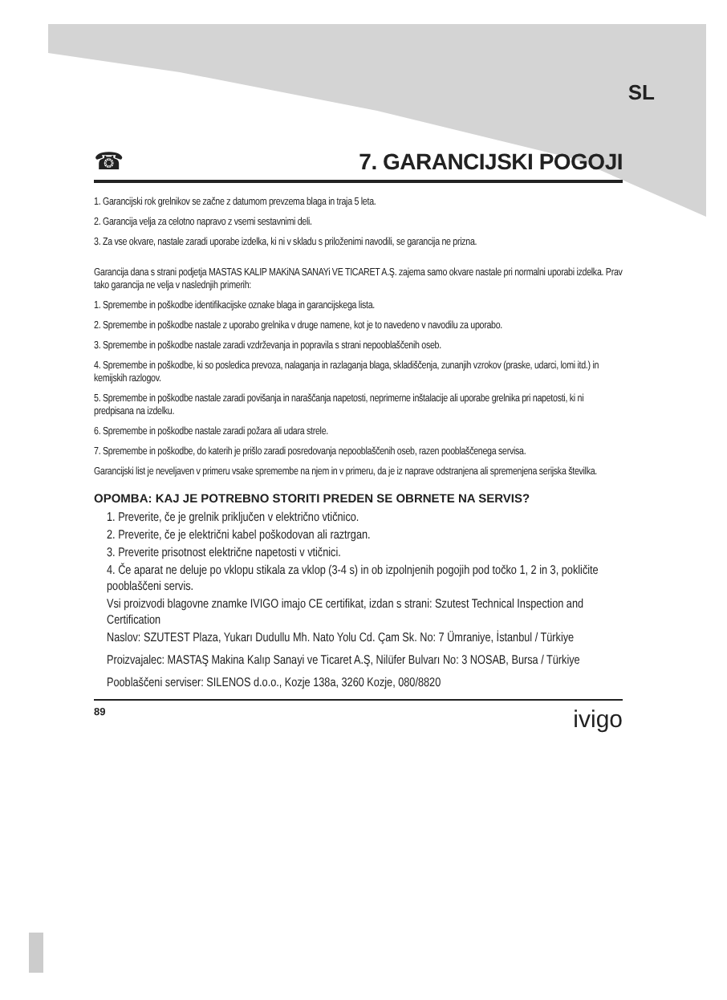SL
☎
7. GARANCIJSKI POGOJI
1. Garancijski rok grelnikov se začne z datumom prevzema blaga in traja 5 leta.
2. Garancija velja za celotno napravo z vsemi sestavnimi deli.
3. Za vse okvare, nastale zaradi uporabe izdelka, ki ni v skladu s priloženimi navodili, se garancija ne prizna.
Garancija dana s strani podjetja MASTAS KALIP MAKiNA SANAYi VE TICARET A.Ş. zajema samo okvare nastale pri normalni uporabi izdelka. Prav tako garancija ne velja v naslednjih primerih:
1. Spremembe in poškodbe identifikacijske oznake blaga in garancijskega lista.
2. Spremembe in poškodbe nastale z uporabo grelnika v druge namene, kot je to navedeno v navodilu za uporabo.
3. Spremembe in poškodbe nastale zaradi vzdrževanja in popravila s strani nepooblaščenih oseb.
4. Spremembe in poškodbe, ki so posledica prevoza, nalaganja in razlaganja blaga, skladiščenja, zunanjih vzrokov (praske, udarci, lomi itd.) in kemijskih razlogov.
5. Spremembe in poškodbe nastale zaradi povišanja in naraščanja napetosti, neprimerne inštalacije ali uporabe grelnika pri napetosti, ki ni predpisana na izdelku.
6. Spremembe in poškodbe nastale zaradi požara ali udara strele.
7. Spremembe in poškodbe, do katerih je prišlo zaradi posredovanja nepooblaščenih oseb, razen pooblaščenega servisa.
Garancijski list je neveljaven v primeru vsake spremembe na njem in v primeru, da je iz naprave odstranjena ali spremenjena serijska številka.
OPOMBA: KAJ JE POTREBNO STORITI PREDEN SE OBRNETE NA SERVIS?
1. Preverite, če je grelnik priključen v električno vtičnico.
2. Preverite, če je električni kabel poškodovan ali raztrgan.
3. Preverite prisotnost električne napetosti v vtičnici.
4. Če aparat ne deluje po vklopu stikala za vklop (3-4 s) in ob izpolnjenih pogojih pod točko 1, 2 in 3, pokličite pooblaščeni servis.
Vsi proizvodi blagovne znamke IVIGO imajo CE certifikat, izdan s strani: Szutest Technical Inspection and Certification
Naslov: SZUTEST Plaza, Yukarı Dudullu Mh. Nato Yolu Cd. Çam Sk. No: 7 Ümraniye, İstanbul / Türkiye
Proizvajalec: MASTAŞ Makina Kalıp Sanayi ve Ticaret A.Ş, Nilüfer Bulvarı No: 3 NOSAB, Bursa / Türkiye
Pooblaščeni serviser: SILENOS d.o.o., Kozje 138a, 3260 Kozje, 080/8820
89 ivigo